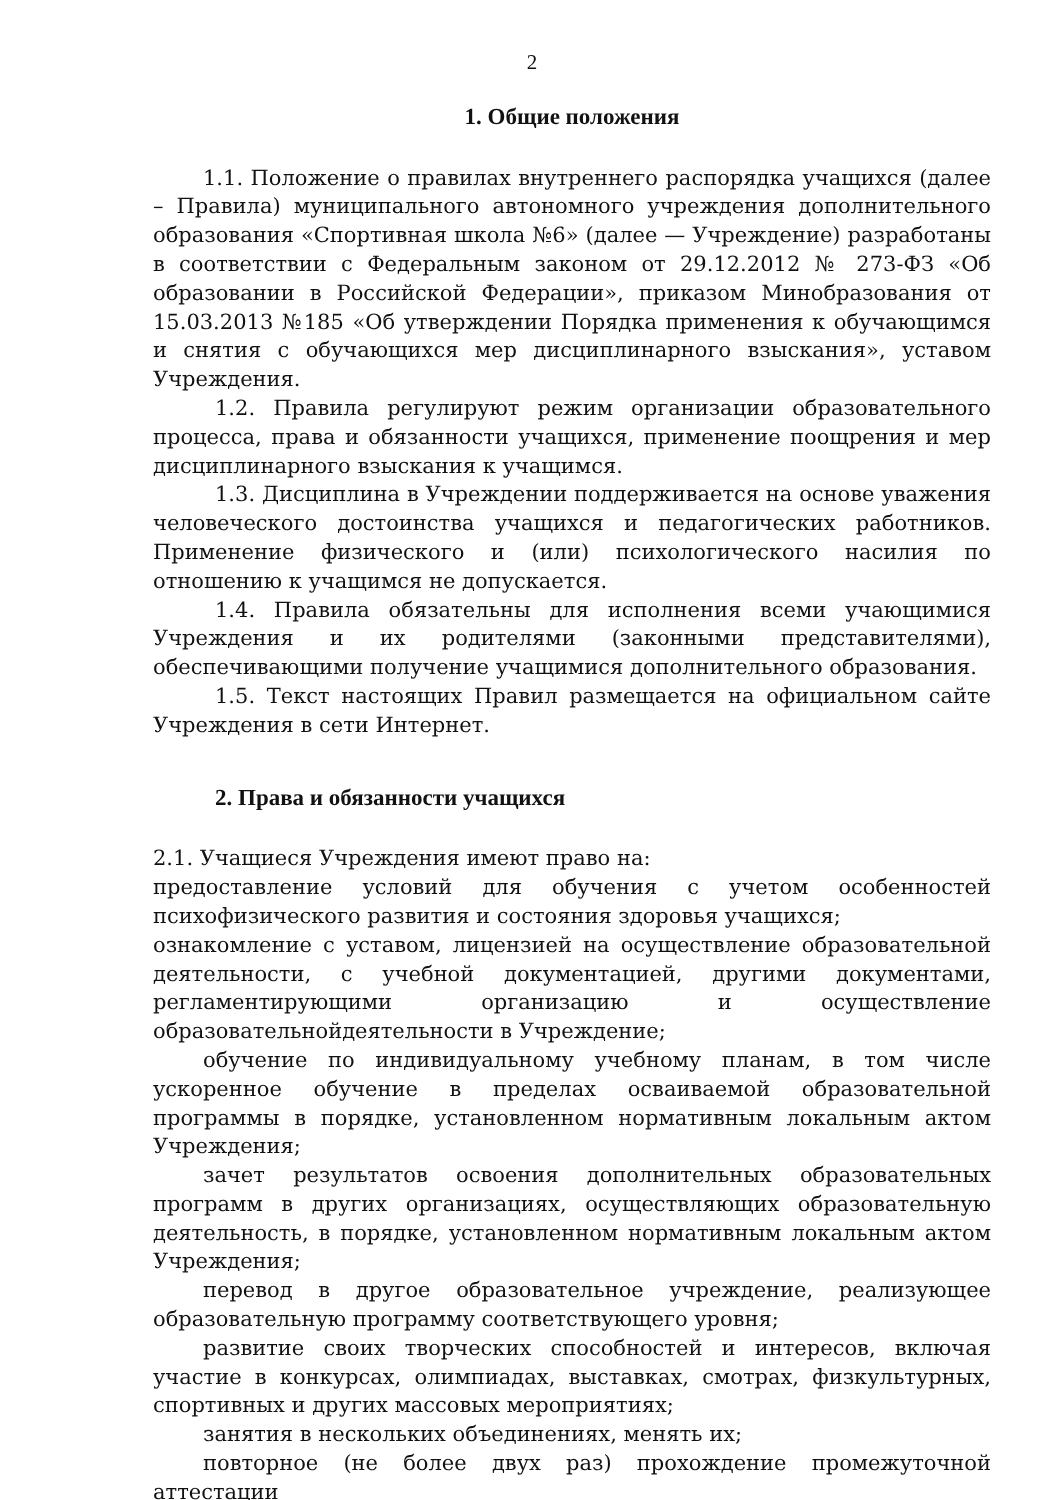2
1. Общие положения
1.1. Положение о правилах внутреннего распорядка учащихся (далее – Правила) муниципального автономного учреждения дополнительного образования «Спортивная школа №6» (далее — Учреждение) разработаны в соответствии с Федеральным законом от 29.12.2012 № 273-ФЗ «Об образовании в Российской Федерации», приказом Минобразования от 15.03.2013 №185 «Об утверждении Порядка применения к обучающимся и снятия с обучающихся мер дисциплинарного взыскания», уставом Учреждения.
1.2. Правила регулируют режим организации образовательного процесса, права и обязанности учащихся, применение поощрения и мер дисциплинарного взыскания к учащимся.
1.3. Дисциплина в Учреждении поддерживается на основе уважения человеческого достоинства учащихся и педагогических работников. Применение физического и (или) психологического насилия по отношению к учащимся не допускается.
1.4. Правила обязательны для исполнения всеми учающимися Учреждения и их родителями (законными представителями), обеспечивающими получение учащимися дополнительного образования.
1.5. Текст настоящих Правил размещается на официальном сайте Учреждения в сети Интернет.
2. Права и обязанности учащихся
2.1. Учащиеся Учреждения имеют право на:
предоставление условий для обучения с учетом особенностей психофизического развития и состояния здоровья учащихся;
ознакомление с уставом, лицензией на осуществление образовательной деятельности, с учебной документацией, другими документами, регламентирующими организацию и осуществление образовательнойдеятельности в Учреждение;
обучение по индивидуальному учебному планам, в том числе ускоренное обучение в пределах осваиваемой образовательной программы в порядке, установленном нормативным локальным актом Учреждения;
зачет результатов освоения дополнительных образовательных программ в других организациях, осуществляющих образовательную деятельность, в порядке, установленном нормативным локальным актом Учреждения;
перевод в другое образовательное учреждение, реализующее образовательную программу соответствующего уровня;
развитие своих творческих способностей и интересов, включая участие в конкурсах, олимпиадах, выставках, смотрах, физкультурных, спортивных и других массовых мероприятиях;
занятия в нескольких объединениях, менять их;
повторное (не более двух раз) прохождение промежуточной аттестации